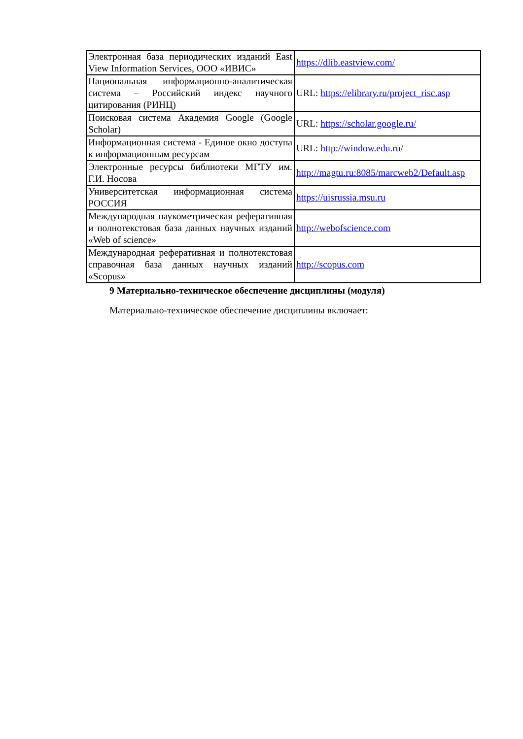| Электронная база периодических изданий East View Information Services, ООО «ИВИС» | https://dlib.eastview.com/ |
| Национальная информационно-аналитическая система – Российский индекс научного цитирования (РИНЦ) | URL: https://elibrary.ru/project_risc.asp |
| Поисковая система Академия Google (Google Scholar) | URL: https://scholar.google.ru/ |
| Информационная система - Единое окно доступа к информационным ресурсам | URL: http://window.edu.ru/ |
| Электронные ресурсы библиотеки МГТУ им. Г.И. Носова | http://magtu.ru:8085/marcweb2/Default.asp |
| Университетская информационная система РОССИЯ | https://uisrussia.msu.ru |
| Международная наукометрическая реферативная и полнотекстовая база данных научных изданий «Web of science» | http://webofscience.com |
| Международная реферативная и полнотекстовая справочная база данных научных изданий «Scopus» | http://scopus.com |
9 Материально-техническое обеспечение дисциплины (модуля)
Материально-техническое обеспечение дисциплины включает: